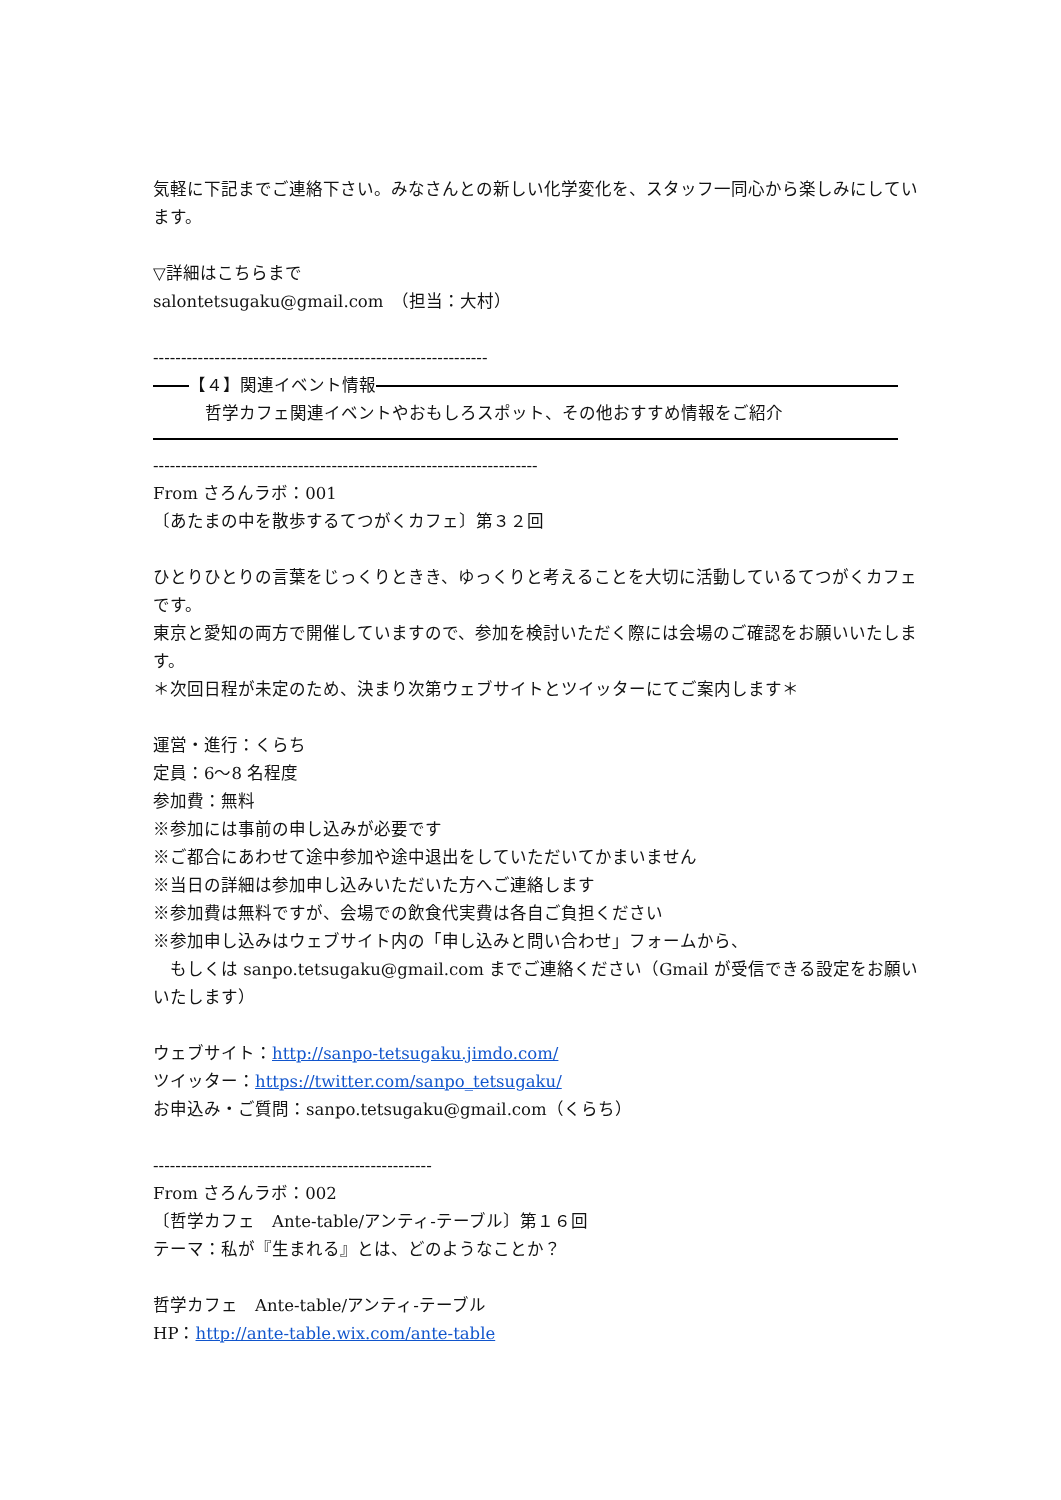気軽に下記までご連絡下さい。みなさんとの新しい化学変化を、スタッフ一同心から楽しみにしています。
▽詳細はこちらまで
salontetsugaku@gmail.com　（担当：大村）
------------------------------------------------------------
【４】関連イベント情報
哲学カフェ関連イベントやおもしろスポット、その他おすすめ情報をご紹介
---------------------------------------------------------------------
From さろんラボ：001
〔あたまの中を散歩するてつがくカフェ〕第３２回
ひとりひとりの言葉をじっくりときき、ゆっくりと考えることを大切に活動しているてつがくカフェです。
東京と愛知の両方で開催していますので、参加を検討いただく際には会場のご確認をお願いいたします。
＊次回日程が未定のため、決まり次第ウェブサイトとツイッターにてご案内します＊
運営・進行：くらち
定員：6〜8 名程度
参加費：無料
※参加には事前の申し込みが必要です
※ご都合にあわせて途中参加や途中退出をしていただいてかまいません
※当日の詳細は参加申し込みいただいた方へご連絡します
※参加費は無料ですが、会場での飲食代実費は各自ご負担ください
※参加申し込みはウェブサイト内の「申し込みと問い合わせ」フォームから、
　もしくは sanpo.tetsugaku@gmail.com までご連絡ください（Gmail が受信できる設定をお願いいたします）
ウェブサイト：http://sanpo-tetsugaku.jimdo.com/
ツイッター：https://twitter.com/sanpo_tetsugaku/
お申込み・ご質問：sanpo.tetsugaku@gmail.com（くらち）
--------------------------------------------------
From さろんラボ：002
〔哲学カフェ　Ante-table/アンティ-テーブル〕第１６回
テーマ：私が『生まれる』とは、どのようなことか？
哲学カフェ　Ante-table/アンティ-テーブル
HP：http://ante-table.wix.com/ante-table